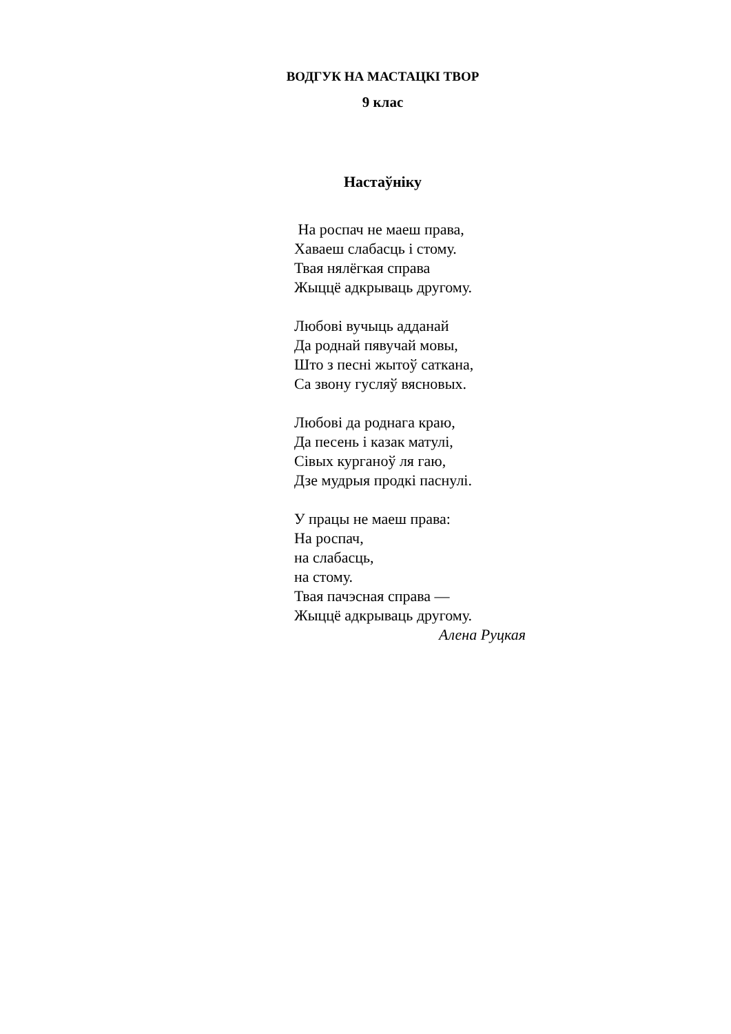ВОДГУК НА МАСТАЦКІ ТВОР
9 клас
Настаўніку
На роспач не маеш права,
Хаваеш слабасць і стому.
Твая нялёгкая справа
Жыццё адкрываць другому.
Любові вучыць адданай
Да роднай пявучай мовы,
Што з песні жытоў саткана,
Са звону гусляў вясновых.
Любові да роднага краю,
Да песень і казак матулі,
Сівых курганоў ля гаю,
Дзе мудрыя продкі паснулі.
У працы не маеш права:
На роспач,
на слабасць,
на стому.
Твая пачэсная справа —
Жыццё адкрываць другому.
Алена Руцкая